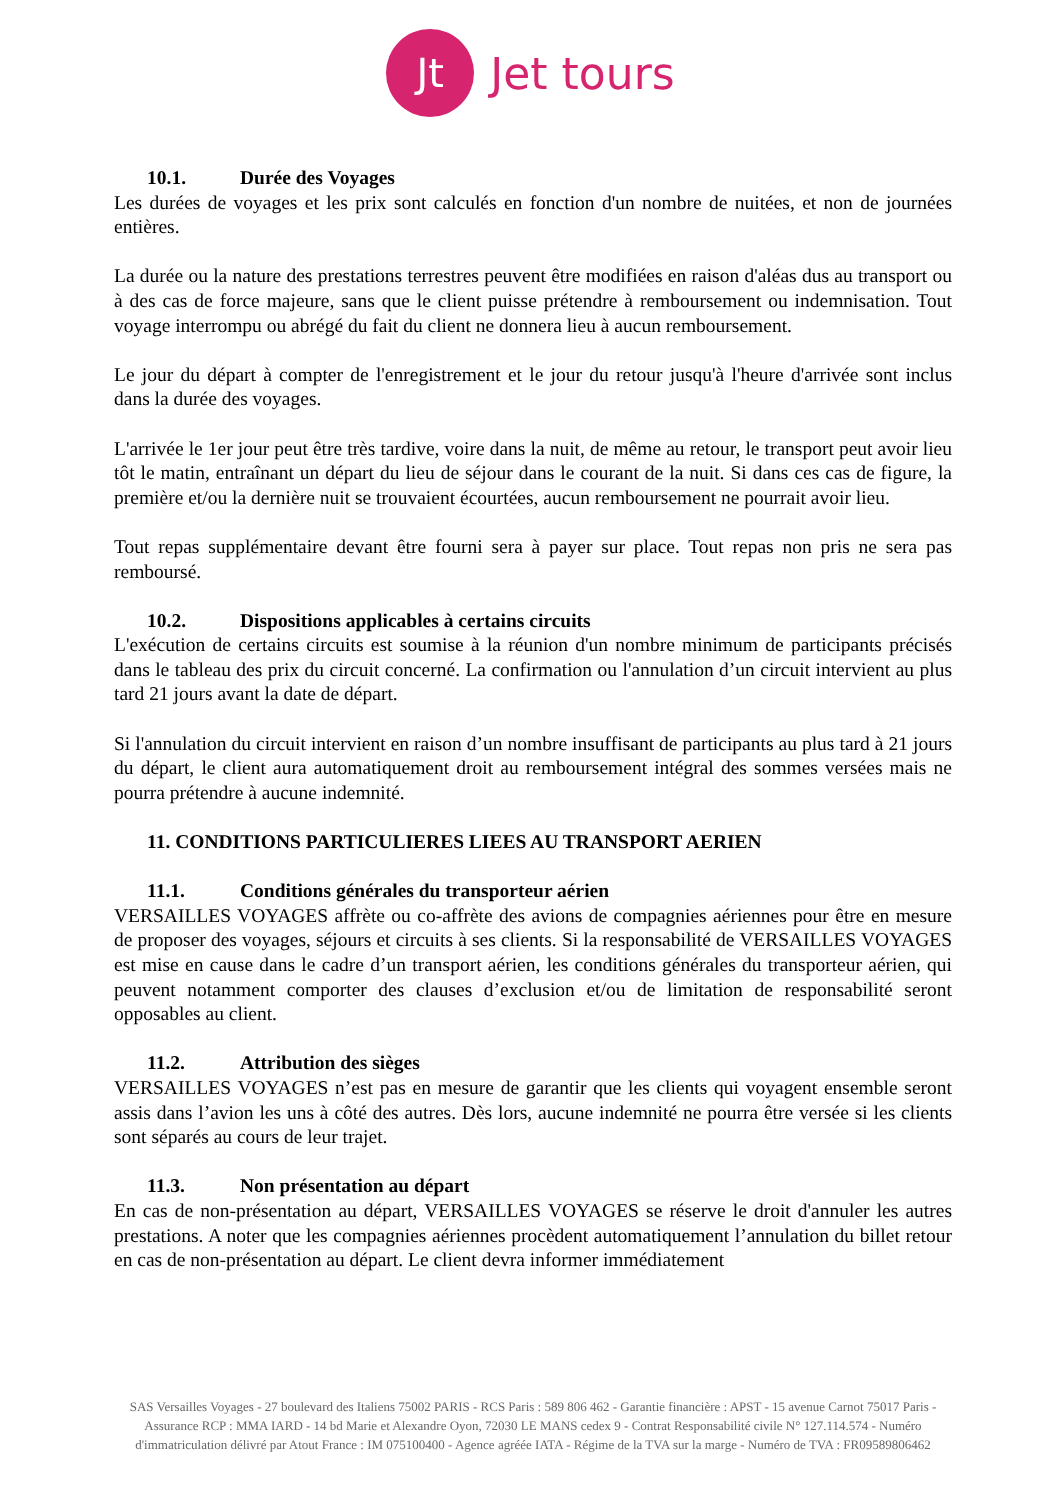Jt
Jet tours
10.1. Durée des Voyages
Les durées de voyages et les prix sont calculés en fonction d'un nombre de nuitées, et non de journées entières.
La durée ou la nature des prestations terrestres peuvent être modifiées en raison d'aléas dus au transport ou à des cas de force majeure, sans que le client puisse prétendre à remboursement ou indemnisation. Tout voyage interrompu ou abrégé du fait du client ne donnera lieu à aucun remboursement.
Le jour du départ à compter de l'enregistrement et le jour du retour jusqu'à l'heure d'arrivée sont inclus dans la durée des voyages.
L'arrivée le 1er jour peut être très tardive, voire dans la nuit, de même au retour, le transport peut avoir lieu tôt le matin, entraînant un départ du lieu de séjour dans le courant de la nuit. Si dans ces cas de figure, la première et/ou la dernière nuit se trouvaient écourtées, aucun remboursement ne pourrait avoir lieu.
Tout repas supplémentaire devant être fourni sera à payer sur place. Tout repas non pris ne sera pas remboursé.
10.2. Dispositions applicables à certains circuits
L'exécution de certains circuits est soumise à la réunion d'un nombre minimum de participants précisés dans le tableau des prix du circuit concerné. La confirmation ou l'annulation d’un circuit intervient au plus tard 21 jours avant la date de départ.
Si l'annulation du circuit intervient en raison d’un nombre insuffisant de participants au plus tard à 21 jours du départ, le client aura automatiquement droit au remboursement intégral des sommes versées mais ne pourra prétendre à aucune indemnité.
11. CONDITIONS PARTICULIERES LIEES AU TRANSPORT AERIEN
11.1. Conditions générales du transporteur aérien
VERSAILLES VOYAGES affrète ou co-affrète des avions de compagnies aériennes pour être en mesure de proposer des voyages, séjours et circuits à ses clients. Si la responsabilité de VERSAILLES VOYAGES est mise en cause dans le cadre d’un transport aérien, les conditions générales du transporteur aérien, qui peuvent notamment comporter des clauses d’exclusion et/ou de limitation de responsabilité seront opposables au client.
11.2. Attribution des sièges
VERSAILLES VOYAGES n’est pas en mesure de garantir que les clients qui voyagent ensemble seront assis dans l’avion les uns à côté des autres. Dès lors, aucune indemnité ne pourra être versée si les clients sont séparés au cours de leur trajet.
11.3. Non présentation au départ
En cas de non-présentation au départ, VERSAILLES VOYAGES se réserve le droit d'annuler les autres prestations. A noter que les compagnies aériennes procèdent automatiquement l’annulation du billet retour en cas de non-présentation au départ. Le client devra informer immédiatement
SAS Versailles Voyages - 27 boulevard des Italiens 75002 PARIS - RCS Paris : 589 806 462 - Garantie financière : APST - 15 avenue Carnot 75017 Paris - Assurance RCP : MMA IARD - 14 bd Marie et Alexandre Oyon, 72030 LE MANS cedex 9 - Contrat Responsabilité civile N° 127.114.574 - Numéro d'immatriculation délivré par Atout France : IM 075100400 - Agence agréée IATA - Régime de la TVA sur la marge - Numéro de TVA : FR09589806462